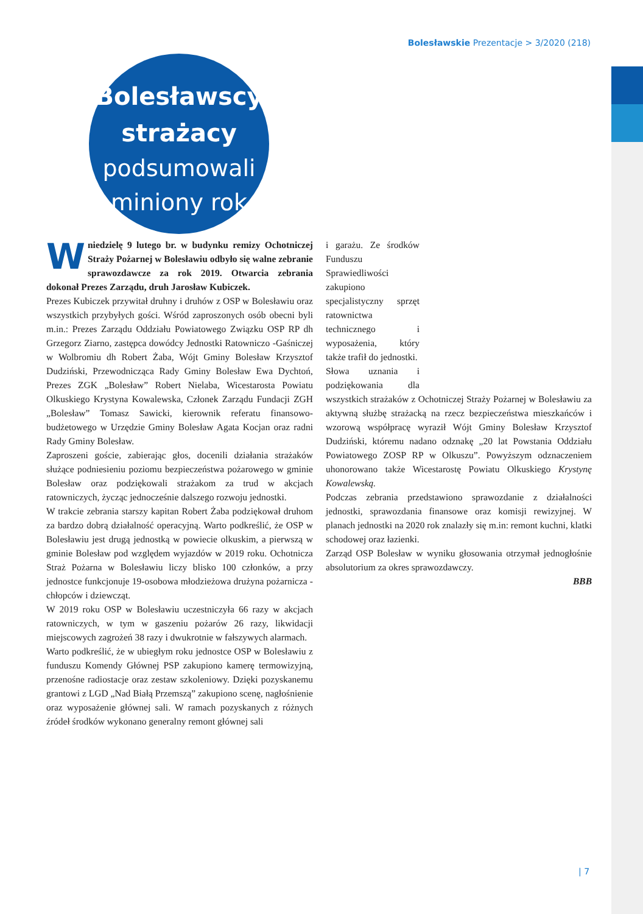Bolesławskie Prezentacje > 3/2020 (218)
Bolesławscy
strażacy
podsumowali
miniony rok
Wniedzielę 9 lutego br. w budynku remizy Ochotniczej Straży Pożarnej w Bolesławiu odbyło się walne zebranie sprawozdawcze za rok 2019. Otwarcia zebrania dokonał Prezes Zarządu, druh Jarosław Kubiczek.
Prezes Kubiczek przywitał druhny i druhów z OSP w Bolesławiu oraz wszystkich przybyłych gości. Wśród zaproszonych osób obecni byli m.in.: Prezes Zarządu Oddziału Powiatowego Związku OSP RP dh Grzegorz Ziarno, zastępca dowódcy Jednostki Ratowniczo -Gaśniczej w Wolbromiu dh Robert Żaba, Wójt Gminy Bolesław Krzysztof Dudziński, Przewodnicząca Rady Gminy Bolesław Ewa Dychtoń, Prezes ZGK „Bolesław” Robert Nielaba, Wicestarosta Powiatu Olkuskiego Krystyna Kowalewska, Członek Zarządu Fundacji ZGH „Bolesław” Tomasz Sawicki, kierownik referatu finansowo-budżetowego w Urzędzie Gminy Bolesław Agata Kocjan oraz radni Rady Gminy Bolesław.
Zaproszeni goście, zabierając głos, docenili działania strażaków służące podniesieniu poziomu bezpieczeństwa pożarowego w gminie Bolesław oraz podziękowali strażakom za trud w akcjach ratowniczych, życząc jednocześnie dalszego rozwoju jednostki.
W trakcie zebrania starszy kapitan Robert Żaba podziękował druhom za bardzo dobrą działalność operacyjną. Warto podkreślić, że OSP w Bolesławiu jest drugą jednostką w powiecie olkuskim, a pierwszą w gminie Bolesław pod względem wyjazdów w 2019 roku. Ochotnicza Straż Pożarna w Bolesławiu liczy blisko 100 członków, a przy jednostce funkcjonuje 19-osobowa młodzieżowa drużyna pożarnicza - chłopców i dziewcząt.
W 2019 roku OSP w Bolesławiu uczestniczyła 66 razy w akcjach ratowniczych, w tym w gaszeniu pożarów 26 razy, likwidacji miejscowych zagrożeń 38 razy i dwukrotnie w fałszywych alarmach.
Warto podkreślić, że w ubiegłym roku jednostce OSP w Bolesławiu z funduszu Komendy Głównej PSP zakupiono kamerę termowizyjną, przenośne radiostacje oraz zestaw szkoleniowy. Dzięki pozyskanemu grantowi z LGD „Nad Białą Przemszą” zakupiono scenę, nagłośnienie oraz wyposażenie głównej sali. W ramach pozyskanych z różnych źródeł środków wykonano generalny remont głównej sali
i garażu. Ze środków Funduszu Sprawiedliwości zakupiono specjalistyczny sprzęt ratownictwa technicznego i wyposażenia, który także trafił do jednostki.
Słowa uznania i podziękowania dla wszystkich strażaków z Ochotniczej Straży Pożarnej w Bolesławiu za aktywną służbę strażacką na rzecz bezpieczeństwa mieszkańców i wzorową współpracę wyraził Wójt Gminy Bolesław Krzysztof Dudziński, któremu nadano odznakę „20 lat Powstania Oddziału Powiatowego ZOSP RP w Olkuszu”. Powyższym odznaczeniem uhonorowano także Wicestarostę Powiatu Olkuskiego Krystynę Kowalewską.
Podczas zebrania przedstawiono sprawozdanie z działalności jednostki, sprawozdania finansowe oraz komisji rewizyjnej. W planach jednostki na 2020 rok znalazły się m.in: remont kuchni, klatki schodowej oraz łazienki.
Zarząd OSP Bolesław w wyniku głosowania otrzymał jednogłośnie absolutorium za okres sprawozdawczy.
BBB
| 7